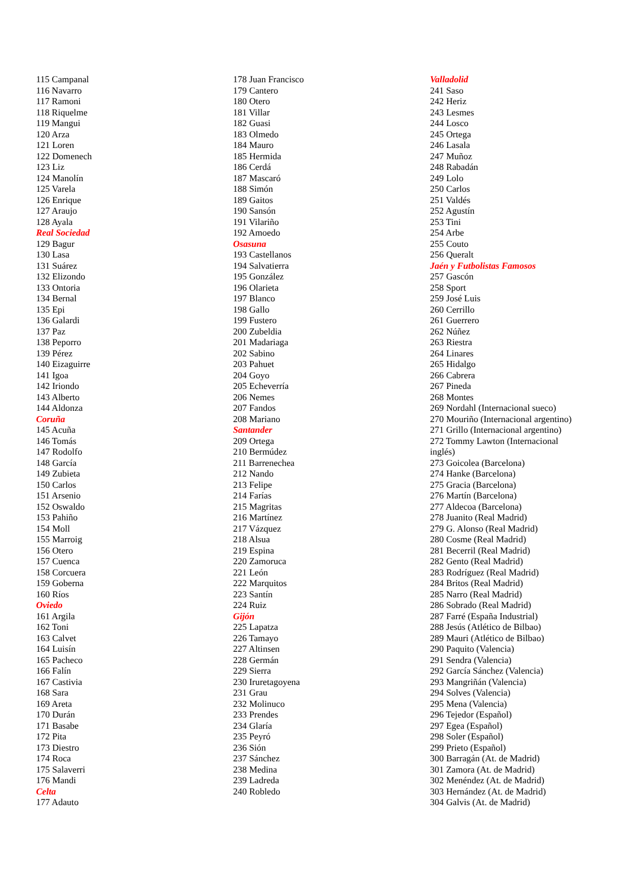115 Campanal
116 Navarro
117 Ramoni
118 Riquelme
119 Mangui
120 Arza
121 Loren
122 Domenech
123 Liz
124 Manolín
125 Varela
126 Enrique
127 Araujo
128 Ayala
Real Sociedad
129 Bagur
130 Lasa
131 Suárez
132 Elizondo
133 Ontoria
134 Bernal
135 Epi
136 Galardi
137 Paz
138 Peporro
139 Pérez
140 Eizaguirre
141 Igoa
142 Iriondo
143 Alberto
144 Aldonza
Coruña
145 Acuña
146 Tomás
147 Rodolfo
148 García
149 Zubieta
150 Carlos
151 Arsenio
152 Oswaldo
153 Pahiño
154 Moll
155 Marroig
156 Otero
157 Cuenca
158 Corcuera
159 Goberna
160 Ríos
Oviedo
161 Argila
162 Toni
163 Calvet
164 Luisín
165 Pacheco
166 Falín
167 Castivia
168 Sara
169 Areta
170 Durán
171 Basabe
172 Pita
173 Diestro
174 Roca
175 Salaverri
176 Mandi
Celta
177 Adauto
178 Juan Francisco
179 Cantero
180 Otero
181 Villar
182 Guasi
183 Olmedo
184 Mauro
185 Hermida
186 Cerdá
187 Mascaró
188 Simón
189 Gaitos
190 Sansón
191 Vilariño
192 Amoedo
Osasuna
193 Castellanos
194 Salvatierra
195 González
196 Olarieta
197 Blanco
198 Gallo
199 Fustero
200 Zubeldia
201 Madariaga
202 Sabino
203 Pahuet
204 Goyo
205 Echeverría
206 Nemes
207 Fandos
208 Mariano
Santander
209 Ortega
210 Bermúdez
211 Barrenechea
212 Nando
213 Felipe
214 Farías
215 Magritas
216 Martínez
217 Vázquez
218 Alsua
219 Espina
220 Zamoruca
221 León
222 Marquitos
223 Santín
224 Ruiz
Gijón
225 Lapatza
226 Tamayo
227 Altinsen
228 Germán
229 Sierra
230 Iruretagoyena
231 Grau
232 Molinuco
233 Prendes
234 Glaría
235 Peyró
236 Sión
237 Sánchez
238 Medina
239 Ladreda
240 Robledo
Valladolid
241 Saso
242 Heriz
243 Lesmes
244 Losco
245 Ortega
246 Lasala
247 Muñoz
248 Rabadán
249 Lolo
250 Carlos
251 Valdés
252 Agustín
253 Tini
254 Arbe
255 Couto
256 Queralt
Jaén y Futbolistas Famosos
257 Gascón
258 Sport
259 José Luis
260 Cerrillo
261 Guerrero
262 Núñez
263 Riestra
264 Linares
265 Hidalgo
266 Cabrera
267 Pineda
268 Montes
269 Nordahl (Internacional sueco)
270 Mouriño (Internacional argentino)
271 Grillo (Internacional argentino)
272 Tommy Lawton (Internacional
inglés)
273 Goicolea (Barcelona)
274 Hanke (Barcelona)
275 Gracia (Barcelona)
276 Martín (Barcelona)
277 Aldecoa (Barcelona)
278 Juanito (Real Madrid)
279 G. Alonso (Real Madrid)
280 Cosme (Real Madrid)
281 Becerril (Real Madrid)
282 Gento (Real Madrid)
283 Rodríguez (Real Madrid)
284 Britos (Real Madrid)
285 Narro (Real Madrid)
286 Sobrado (Real Madrid)
287 Farré (España Industrial)
288 Jesús (Atlético de Bilbao)
289 Mauri (Atlético de Bilbao)
290 Paquito (Valencia)
291 Sendra (Valencia)
292 García Sánchez (Valencia)
293 Mangriñán (Valencia)
294 Solves (Valencia)
295 Mena (Valencia)
296 Tejedor (Español)
297 Egea (Español)
298 Soler (Español)
299 Prieto (Español)
300 Barragán (At. de Madrid)
301 Zamora (At. de Madrid)
302 Menéndez (At. de Madrid)
303 Hernández (At. de Madrid)
304 Galvis (At. de Madrid)